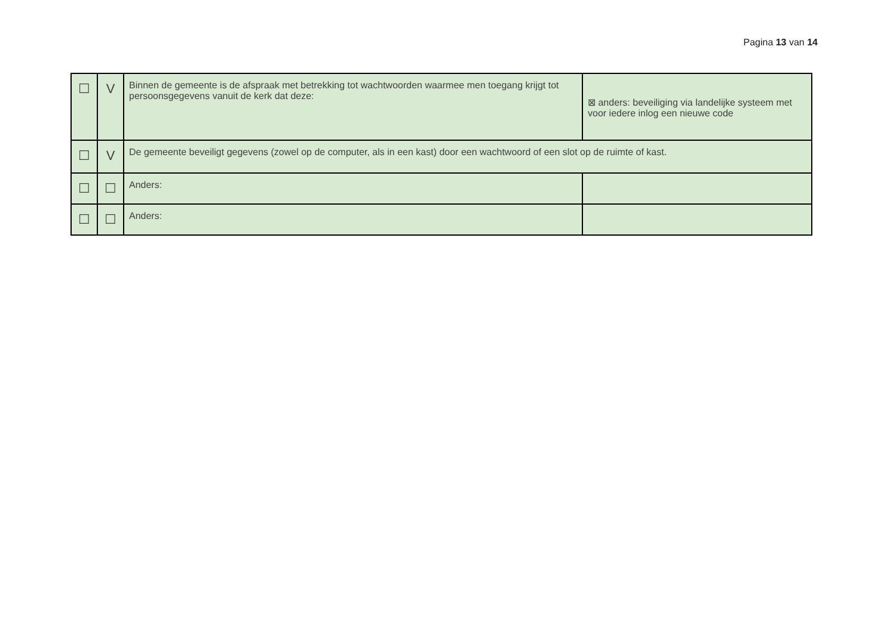Pagina 13 van 14
| ☐ | V | Binnen de gemeente is de afspraak met betrekking tot wachtwoorden waarmee men toegang krijgt tot persoonsgegevens vanuit de kerk dat deze: | ⊠ anders: beveiliging via landelijke systeem met voor iedere inlog een nieuwe code |
| ☐ | V | De gemeente beveiligt gegevens (zowel op de computer, als in een kast) door een wachtwoord of een slot op de ruimte of kast. | |
| ☐ | ☐ | Anders: | |
| ☐ | ☐ | Anders: | |